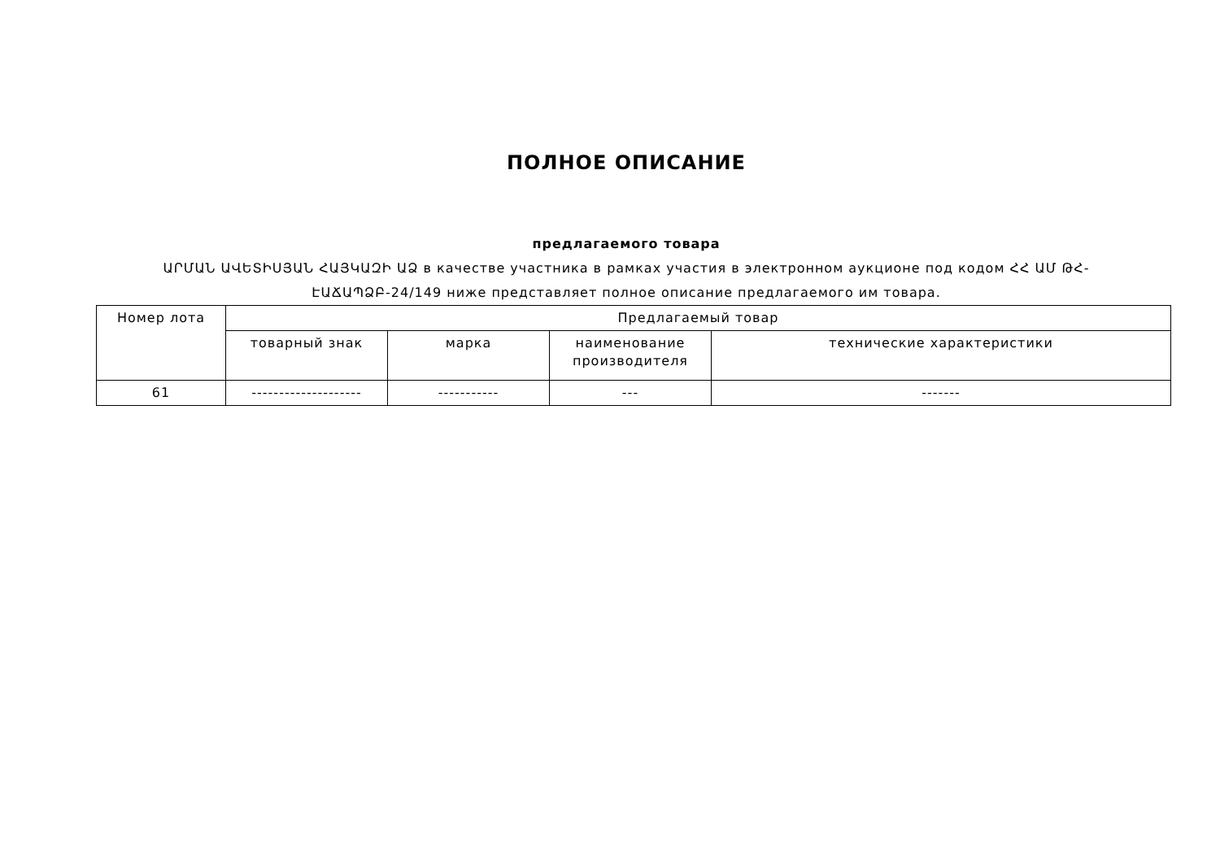ПОЛНОЕ ОПИСАНИЕ
предлагаемого товара
ԱՐՄԱՆ ԱՎԵՏԻՍՅԱՆ ՀԱՅԿԱԶԻ ԱՁ в качестве участника в рамках участия в электронном аукционе под кодом ՀՀ ԱՄ ԹՀ-ԷԱՃԱՊՁԲ-24/149 ниже представляет полное описание предлагаемого им товара.
| Номер лота | Предлагаемый товар | | | |
| --- | --- | --- | --- | --- |
| | товарный знак | марка | наименование производителя | технические характеристики |
| 61 | -------------------- | ----------- | --- | ------- |